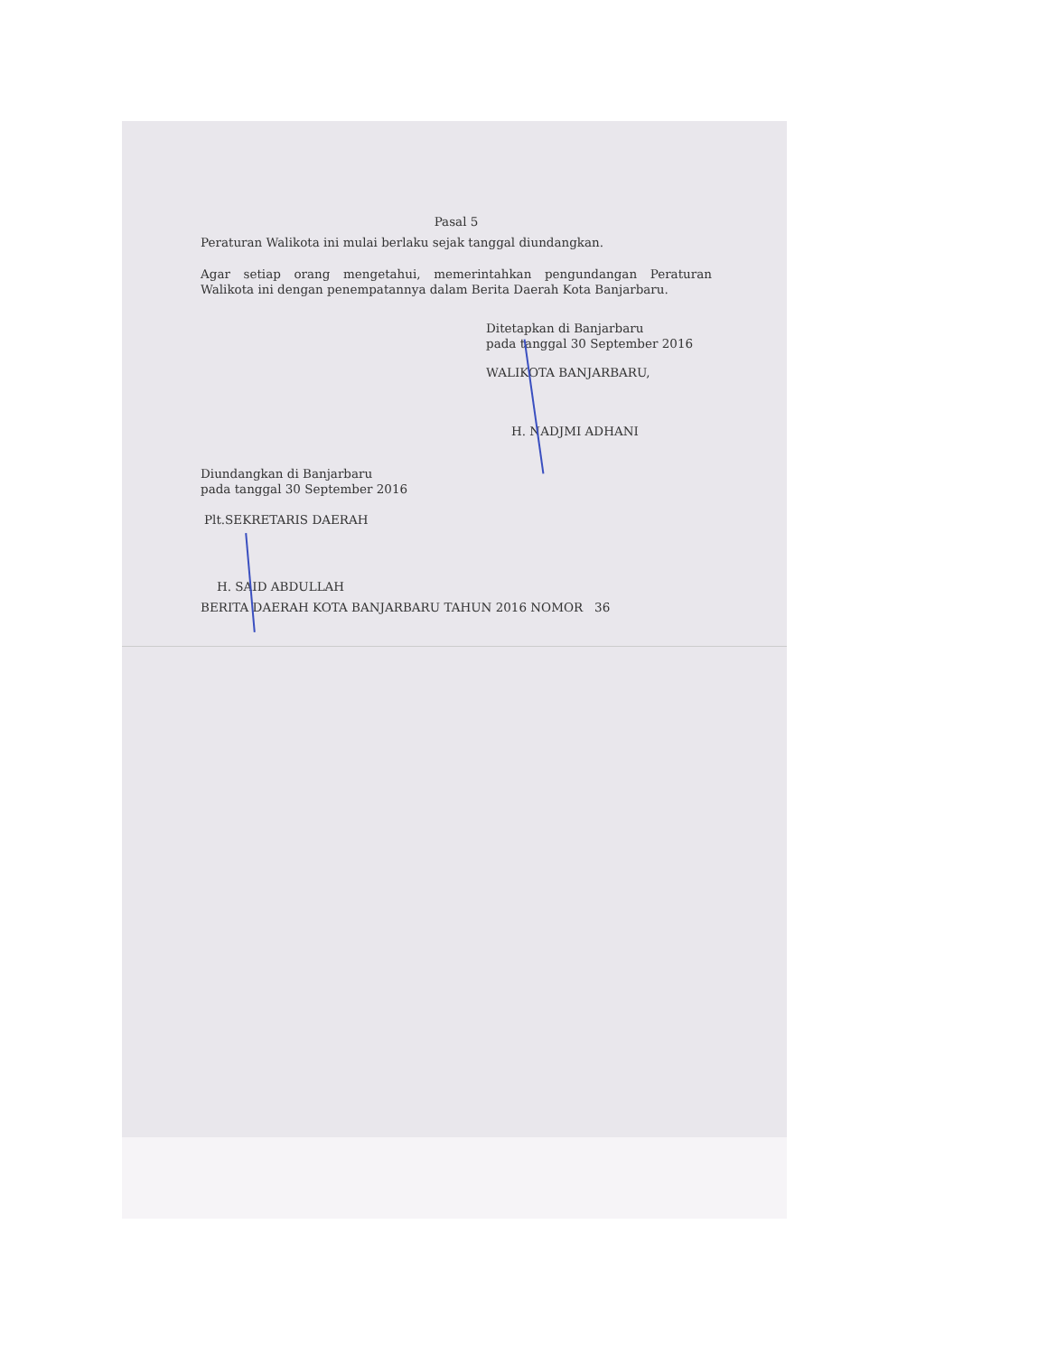Pasal 5
Peraturan Walikota ini mulai berlaku sejak tanggal diundangkan.
Agar setiap orang mengetahui, memerintahkan pengundangan Peraturan Walikota ini dengan penempatannya dalam Berita Daerah Kota Banjarbaru.
Ditetapkan di Banjarbaru
pada tanggal 30 September 2016
WALIKOTA BANJARBARU,
H. NADJMI ADHANI
Diundangkan di Banjarbaru
pada tanggal 30 September 2016
Plt.SEKRETARIS DAERAH
H. SAID ABDULLAH
BERITA DAERAH KOTA BANJARBARU TAHUN 2016 NOMOR 36